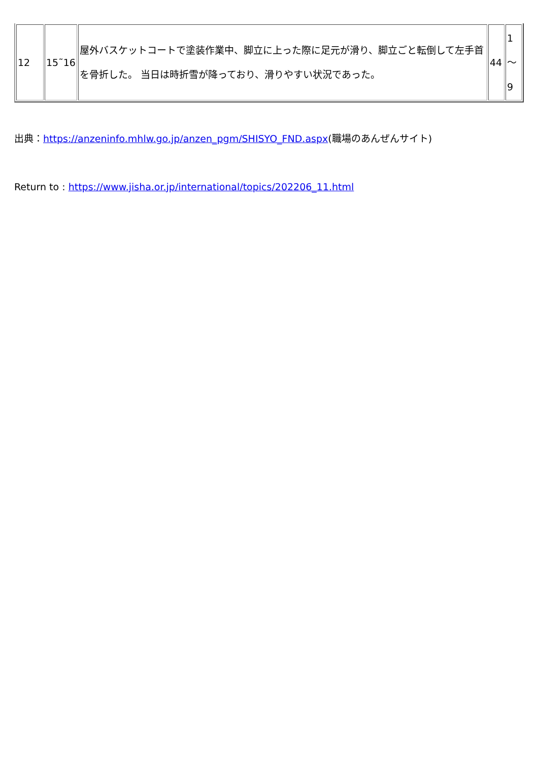| 12 | 15˜16 | 屋外バスケットコートで塗装作業中、脚立に上った際に足元が滑り、脚立ごと転倒して左手首を骨折した。 当日は時折雪が降っており、滑りやすい状況であった。 | 44 | 1 ～ 9 |
出典：https://anzeninfo.mhlw.go.jp/anzen_pgm/SHISYO_FND.aspx(職場のあんぜんサイト)
Return to : https://www.jisha.or.jp/international/topics/202206_11.html